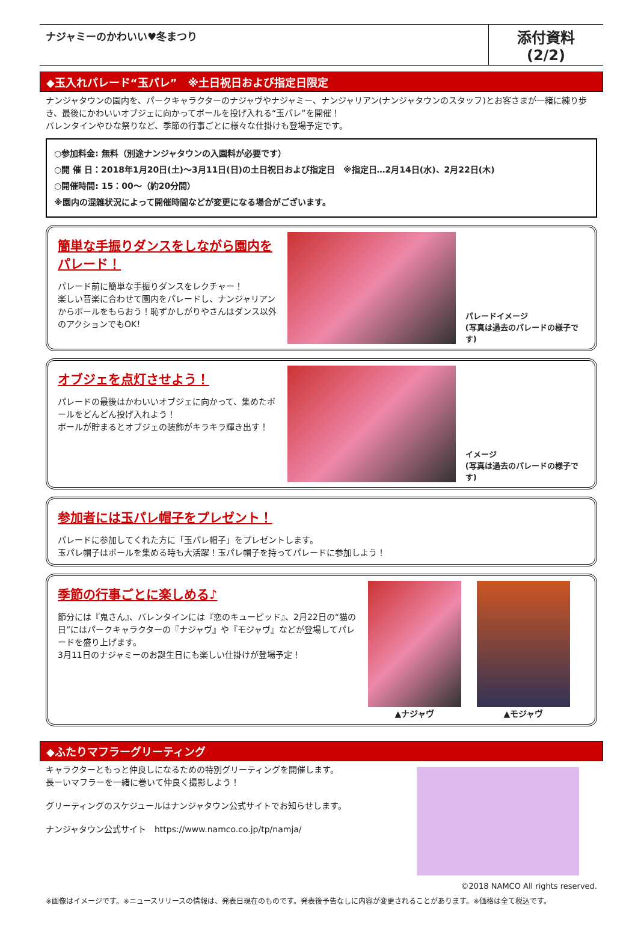ナジャミーのかわいい♥冬まつり
添付資料(2/2)
◆玉入れパレード“玉パレ”　※土日祝日および指定日限定
ナンジャタウンの園内を、パークキャラクターのナジャヴやナジャミー、ナンジャリアン(ナンジャタウンのスタッフ)とお客さまが一緒に練り歩き、最後にかわいいオブジェに向かってボールを投げ入れる“玉パレ”を開催！
バレンタインやひな祭りなど、季節の行事ごとに様々な仕掛けも登場予定です。
○参加料金: 無料（別途ナンジャタウンの入園料が必要です）
○開 催 日：2018年1月20日(土)～3月11日(日)の土日祝日および指定日　※指定日…2月14日(水)、2月22日(木)
○開催時間: 15：00～（約20分間）
※園内の混雑状況によって開催時間などが変更になる場合がございます。
簡単な手振りダンスをしながら園内をパレード！
パレード前に簡単な手振りダンスをレクチャー！
楽しい音楽に合わせて園内をパレードし、ナンジャリアンからボールをもらおう！恥ずかしがりやさんはダンス以外のアクションでもOK！
パレードイメージ
(写真は過去のパレードの様子です)
オブジェを点灯させよう！
パレードの最後はかわいいオブジェに向かって、集めたボールをどんどん投げ入れよう！
ボールが貯まるとオブジェの装飾がキラキラ輝き出す！
イメージ
(写真は過去のパレードの様子です)
参加者には玉パレ帽子をプレゼント！
パレードに参加してくれた方に「玉パレ帽子」をプレゼントします。
玉パレ帽子はボールを集める時も大活躍！玉パレ帽子を持ってパレードに参加しよう！
季節の行事ごとに楽しめる♪
節分には『鬼さん』、バレンタインには『恋のキューピッド』、2月22日の“猫の日”にはパークキャラクターの『ナジャヴ』や『モジャヴ』などが登場してパレードを盛り上げます。
3月11日のナジャミーのお誕生日にも楽しい仕掛けが登場予定！
▲ナジャヴ ▲モジャヴ
◆ふたりマフラーグリーティング
キャラクターともっと仲良しになるための特別グリーティングを開催します。
長ーいマフラーを一緒に巻いて仲良く撮影しよう！
グリーティングのスケジュールはナンジャタウン公式サイトでお知らせします。
ナンジャタウン公式サイト　https://www.namco.co.jp/tp/namja/
©2018 NAMCO All rights reserved.
※画像はイメージです。※ニュースリリースの情報は、発表日現在のものです。発表後予告なしに内容が変更されることがあります。※価格は全て税込です。